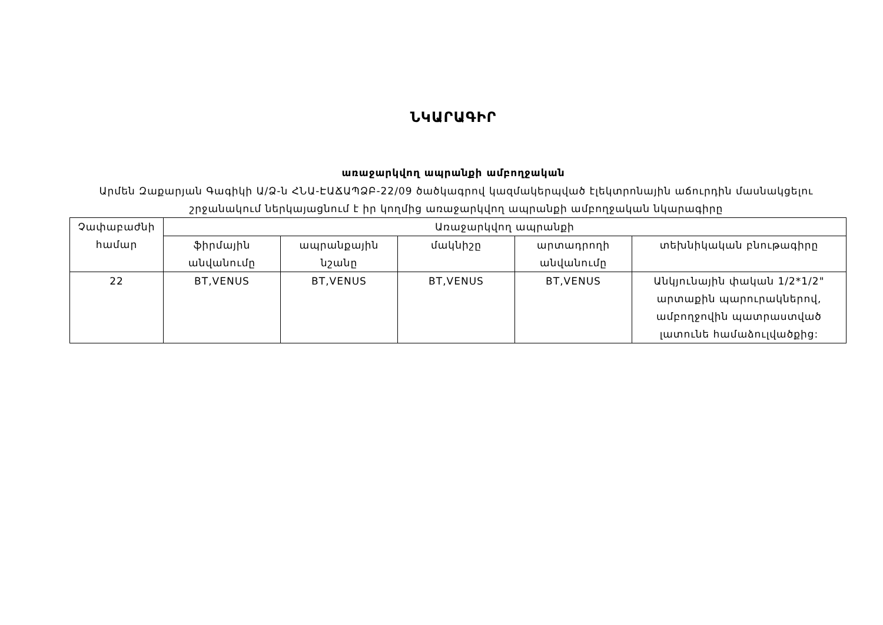ՆԿԱՐԱԳԻՐ
առաջարկվող ապրանքի ամբողջական
Արմեն Զաքարյան Գագիկի Ա/Ձ-ն ՀՆԱ-ԷԱՃԱՊՁԲ-22/09 ծածկագրով կազմակերպված էլեկտրոնային աճուրդին մասնակցելու շրջանակում ներկայացնում է իր կողմից առաջարկվող ապրանքի ամբողջական նկարագիրը
| Չափաբաժնի համար | Առաջարկվող ապրանքի | | | | |
| --- | --- | --- | --- | --- | --- |
| | ֆիրմային անվանումը | ապրանքային նշանը | մակնիշը | արտադրողի անվանումը | տեխնիկական բնութագիրը |
| 22 | BT,VENUS | BT,VENUS | BT,VENUS | BT,VENUS | Անկյունային փական 1/2*1/2" արտաքին պարուրակներով, ամբողջովին պատրաստված լատունե համաձուլվածքից: |